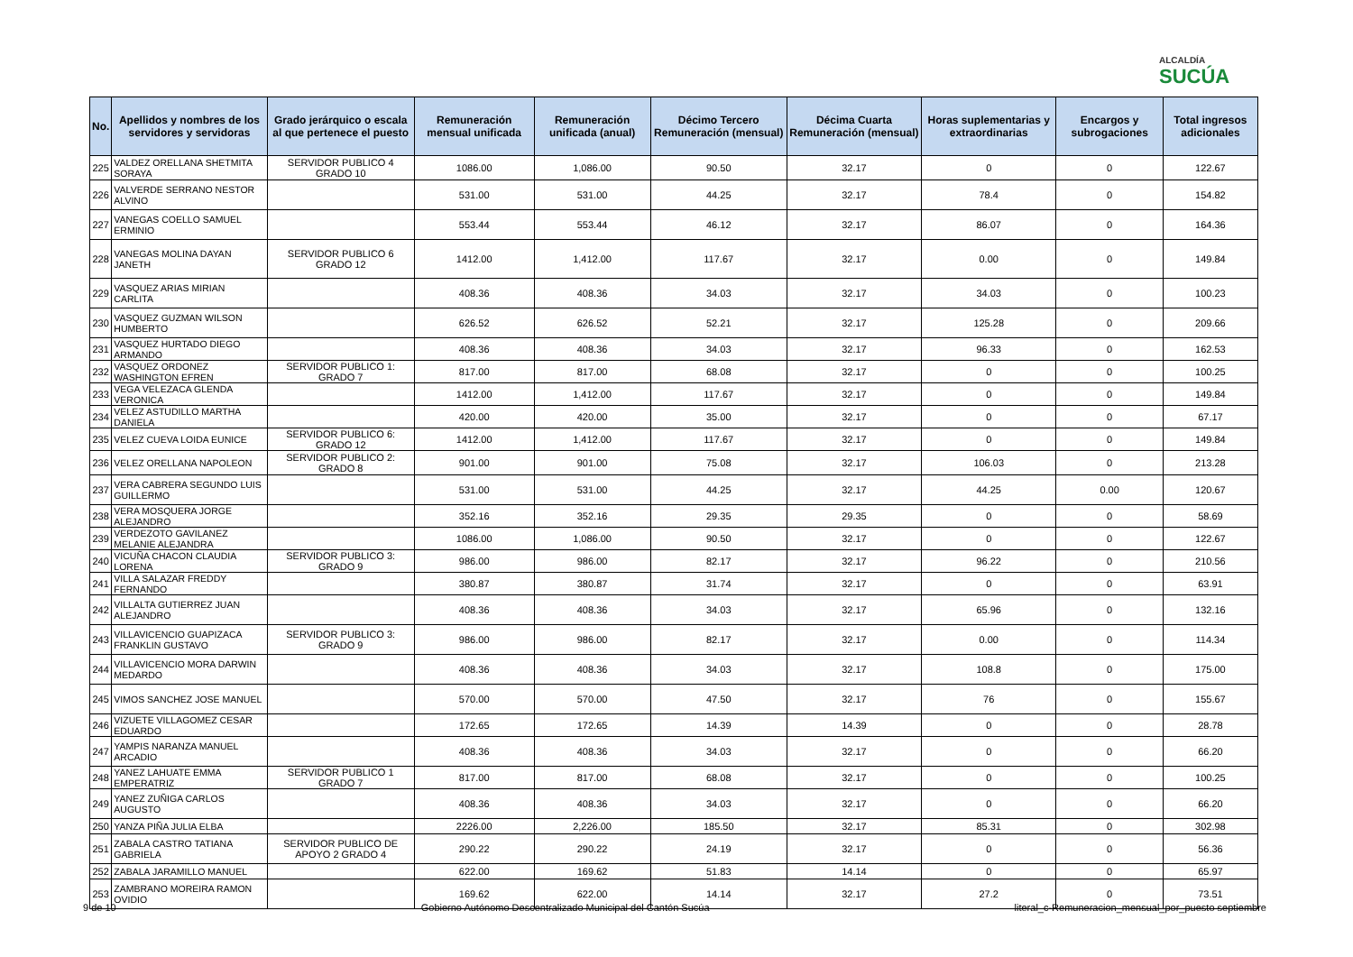ALCALDÍA
SUCÚA
| No. | Apellidos y nombres de los servidores y servidoras | Grado jerárquico o escala al que pertenece el puesto | Remuneración mensual unificada | Remuneración unificada (anual) | Décimo Tercero Remuneración (mensual) | Décima Cuarta Remuneración (mensual) | Horas suplementarias y extraordinarias | Encargos y subrogaciones | Total ingresos adicionales |
| --- | --- | --- | --- | --- | --- | --- | --- | --- | --- |
| 225 | VALDEZ ORELLANA SHETMITA SORAYA | SERVIDOR PUBLICO 4 GRADO 10 | 1086.00 | 1,086.00 | 90.50 | 32.17 | 0 | 0 | 122.67 |
| 226 | VALVERDE SERRANO NESTOR ALVINO | | 531.00 | 531.00 | 44.25 | 32.17 | 78.4 | 0 | 154.82 |
| 227 | VANEGAS COELLO SAMUEL ERMINIO | | 553.44 | 553.44 | 46.12 | 32.17 | 86.07 | 0 | 164.36 |
| 228 | VANEGAS MOLINA DAYAN JANETH | SERVIDOR PUBLICO 6 GRADO 12 | 1412.00 | 1,412.00 | 117.67 | 32.17 | 0.00 | 0 | 149.84 |
| 229 | VASQUEZ ARIAS MIRIAN CARLITA | | 408.36 | 408.36 | 34.03 | 32.17 | 34.03 | 0 | 100.23 |
| 230 | VASQUEZ GUZMAN WILSON HUMBERTO | | 626.52 | 626.52 | 52.21 | 32.17 | 125.28 | 0 | 209.66 |
| 231 | VASQUEZ HURTADO DIEGO ARMANDO | | 408.36 | 408.36 | 34.03 | 32.17 | 96.33 | 0 | 162.53 |
| 232 | VASQUEZ ORDONEZ WASHINGTON EFREN | SERVIDOR PUBLICO 1: GRADO 7 | 817.00 | 817.00 | 68.08 | 32.17 | 0 | 0 | 100.25 |
| 233 | VEGA VELEZACA GLENDA VERONICA | | 1412.00 | 1,412.00 | 117.67 | 32.17 | 0 | 0 | 149.84 |
| 234 | VELEZ ASTUDILLO MARTHA DANIELA | | 420.00 | 420.00 | 35.00 | 32.17 | 0 | 0 | 67.17 |
| 235 | VELEZ CUEVA LOIDA EUNICE | SERVIDOR PUBLICO 6: GRADO 12 | 1412.00 | 1,412.00 | 117.67 | 32.17 | 0 | 0 | 149.84 |
| 236 | VELEZ ORELLANA NAPOLEON | SERVIDOR PUBLICO 2: GRADO 8 | 901.00 | 901.00 | 75.08 | 32.17 | 106.03 | 0 | 213.28 |
| 237 | VERA CABRERA SEGUNDO LUIS GUILLERMO | | 531.00 | 531.00 | 44.25 | 32.17 | 44.25 | 0.00 | 120.67 |
| 238 | VERA MOSQUERA JORGE ALEJANDRO | | 352.16 | 352.16 | 29.35 | 29.35 | 0 | 0 | 58.69 |
| 239 | VERDEZOTO GAVILANEZ MELANIE ALEJANDRA | | 1086.00 | 1,086.00 | 90.50 | 32.17 | 0 | 0 | 122.67 |
| 240 | VICUÑA CHACON CLAUDIA LORENA | SERVIDOR PUBLICO 3: GRADO 9 | 986.00 | 986.00 | 82.17 | 32.17 | 96.22 | 0 | 210.56 |
| 241 | VILLA SALAZAR FREDDY FERNANDO | | 380.87 | 380.87 | 31.74 | 32.17 | 0 | 0 | 63.91 |
| 242 | VILLALTA GUTIERREZ JUAN ALEJANDRO | | 408.36 | 408.36 | 34.03 | 32.17 | 65.96 | 0 | 132.16 |
| 243 | VILLAVICENCIO GUAPIZACA FRANKLIN GUSTAVO | SERVIDOR PUBLICO 3: GRADO 9 | 986.00 | 986.00 | 82.17 | 32.17 | 0.00 | 0 | 114.34 |
| 244 | VILLAVICENCIO MORA DARWIN MEDARDO | | 408.36 | 408.36 | 34.03 | 32.17 | 108.8 | 0 | 175.00 |
| 245 | VIMOS SANCHEZ JOSE MANUEL | | 570.00 | 570.00 | 47.50 | 32.17 | 76 | 0 | 155.67 |
| 246 | VIZUETE VILLAGOMEZ CESAR EDUARDO | | 172.65 | 172.65 | 14.39 | 14.39 | 0 | 0 | 28.78 |
| 247 | YAMPIS NARANZA MANUEL ARCADIO | | 408.36 | 408.36 | 34.03 | 32.17 | 0 | 0 | 66.20 |
| 248 | YANEZ LAHUATE EMMA EMPERATRIZ | SERVIDOR PUBLICO 1 GRADO 7 | 817.00 | 817.00 | 68.08 | 32.17 | 0 | 0 | 100.25 |
| 249 | YANEZ ZUÑIGA CARLOS AUGUSTO | | 408.36 | 408.36 | 34.03 | 32.17 | 0 | 0 | 66.20 |
| 250 | YANZA PIÑA JULIA ELBA | | 2226.00 | 2,226.00 | 185.50 | 32.17 | 85.31 | 0 | 302.98 |
| 251 | ZABALA CASTRO TATIANA GABRIELA | SERVIDOR PUBLICO DE APOYO 2 GRADO 4 | 290.22 | 290.22 | 24.19 | 32.17 | 0 | 0 | 56.36 |
| 252 | ZABALA JARAMILLO MANUEL | | 622.00 | 169.62 | 51.83 | 14.14 | 0 | 0 | 65.97 |
| 253 | ZAMBRANO MOREIRA RAMON OVIDIO | | 169.62 | 622.00 | 14.14 | 32.17 | 27.2 | 0 | 73.51 |
9 de 10 Gobierno Autónomo Descentralizado Municipal del Cantón Sucúa literal_c-Remuneracion_mensual_por_puesto septiembre